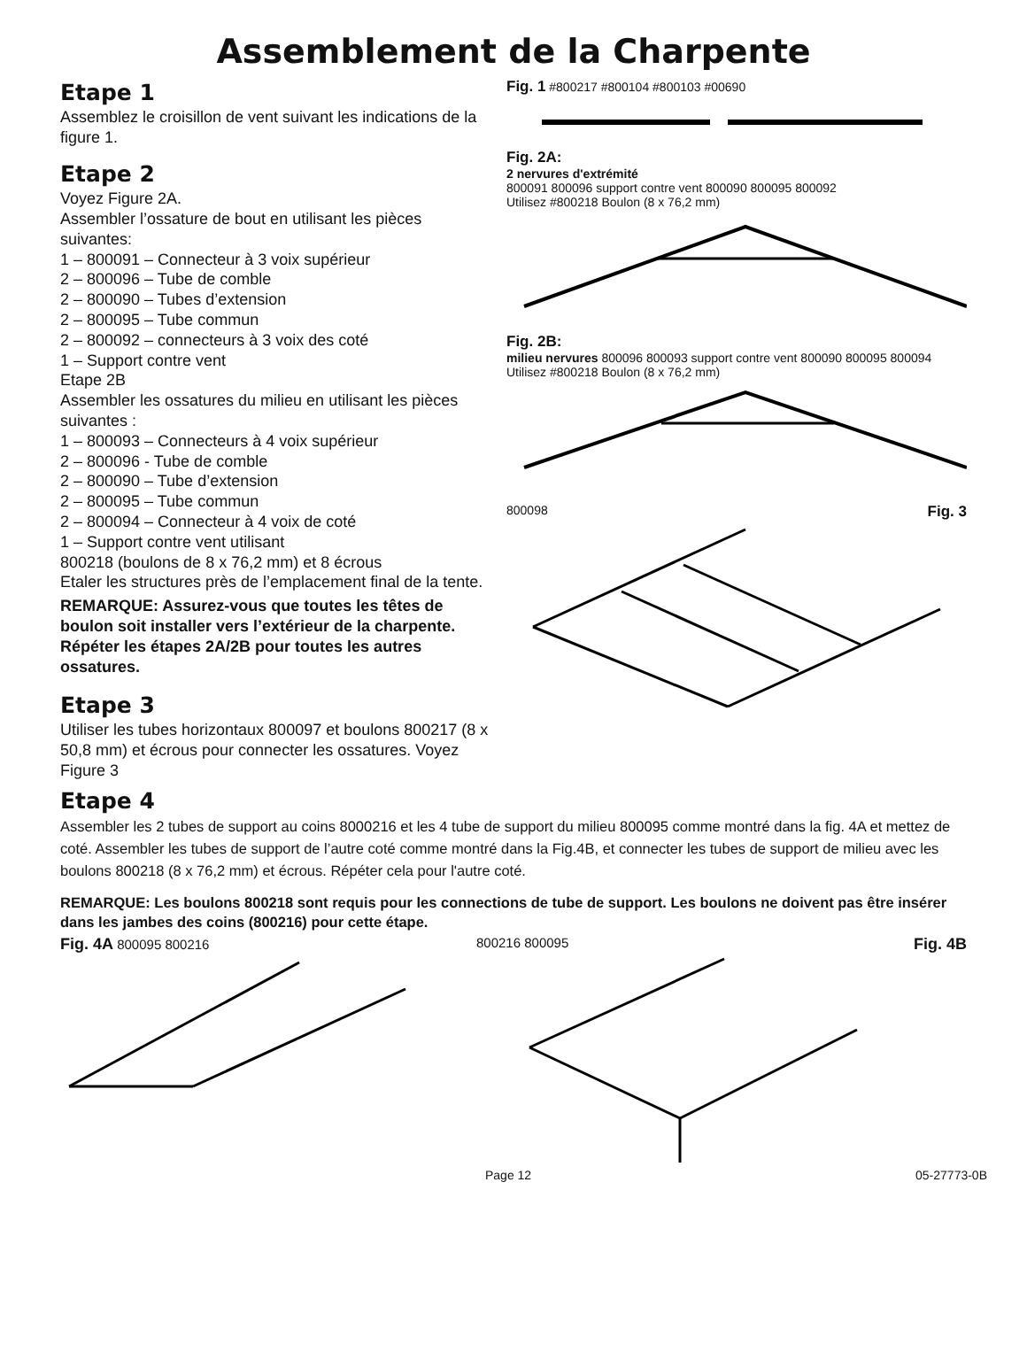Assemblement de la Charpente
Etape 1
Assemblez le croisillon de vent suivant les indications de la figure 1.
Etape 2
Voyez Figure 2A.
Assembler l’ossature de bout en utilisant les pièces suivantes:
1 – 800091 – Connecteur à 3 voix supérieur
2 – 800096 – Tube de comble
2 – 800090 – Tubes d’extension
2 – 800095 – Tube commun
2 – 800092 – connecteurs à 3 voix des coté
1 – Support contre vent
Etape 2B
Assembler les ossatures du milieu en utilisant les pièces suivantes :
1 – 800093 – Connecteurs à 4 voix supérieur
2 – 800096 - Tube de comble
2 – 800090 – Tube d’extension
2 – 800095 – Tube commun
2 – 800094 – Connecteur à 4 voix de coté
1 – Support contre vent utilisant
800218 (boulons de 8 x 76,2 mm) et 8 écrous
Etaler les structures près de l’emplacement final de la tente.
REMARQUE: Assurez-vous que toutes les têtes de boulon soit installer vers l’extérieur de la charpente.
Répéter les étapes 2A/2B pour toutes les autres ossatures.
Etape 3
Utiliser les tubes horizontaux 800097 et boulons 800217 (8 x 50,8 mm) et écrous pour connecter les ossatures. Voyez Figure 3
Fig. 1 #800217 #800104 #800103 #00690
Fig. 2A:
2 nervures d'extrémité
800091 800096 support contre vent 800090 800095 800092
Utilisez #800218 Boulon (8 x 76,2 mm)
Fig. 2B:
milieu nervures 800096 800093 support contre vent 800090 800095 800094
Utilisez #800218 Boulon (8 x 76,2 mm)
800098 Fig. 3
Etape 4
Assembler les 2 tubes de support au coins 8000216 et les 4 tube de support du milieu 800095 comme montré dans la fig. 4A et mettez de coté. Assembler les tubes de support de l’autre coté comme montré dans la Fig.4B, et connecter les tubes de support de milieu avec les boulons 800218 (8 x 76,2 mm) et écrous. Répéter cela pour l'autre coté.
REMARQUE: Les boulons 800218 sont requis pour les connections de tube de support. Les boulons ne doivent pas être insérer dans les jambes des coins (800216) pour cette étape.
Fig. 4A 800095 800216
Fig. 4B 800216 800095
Page 12 05-27773-0B